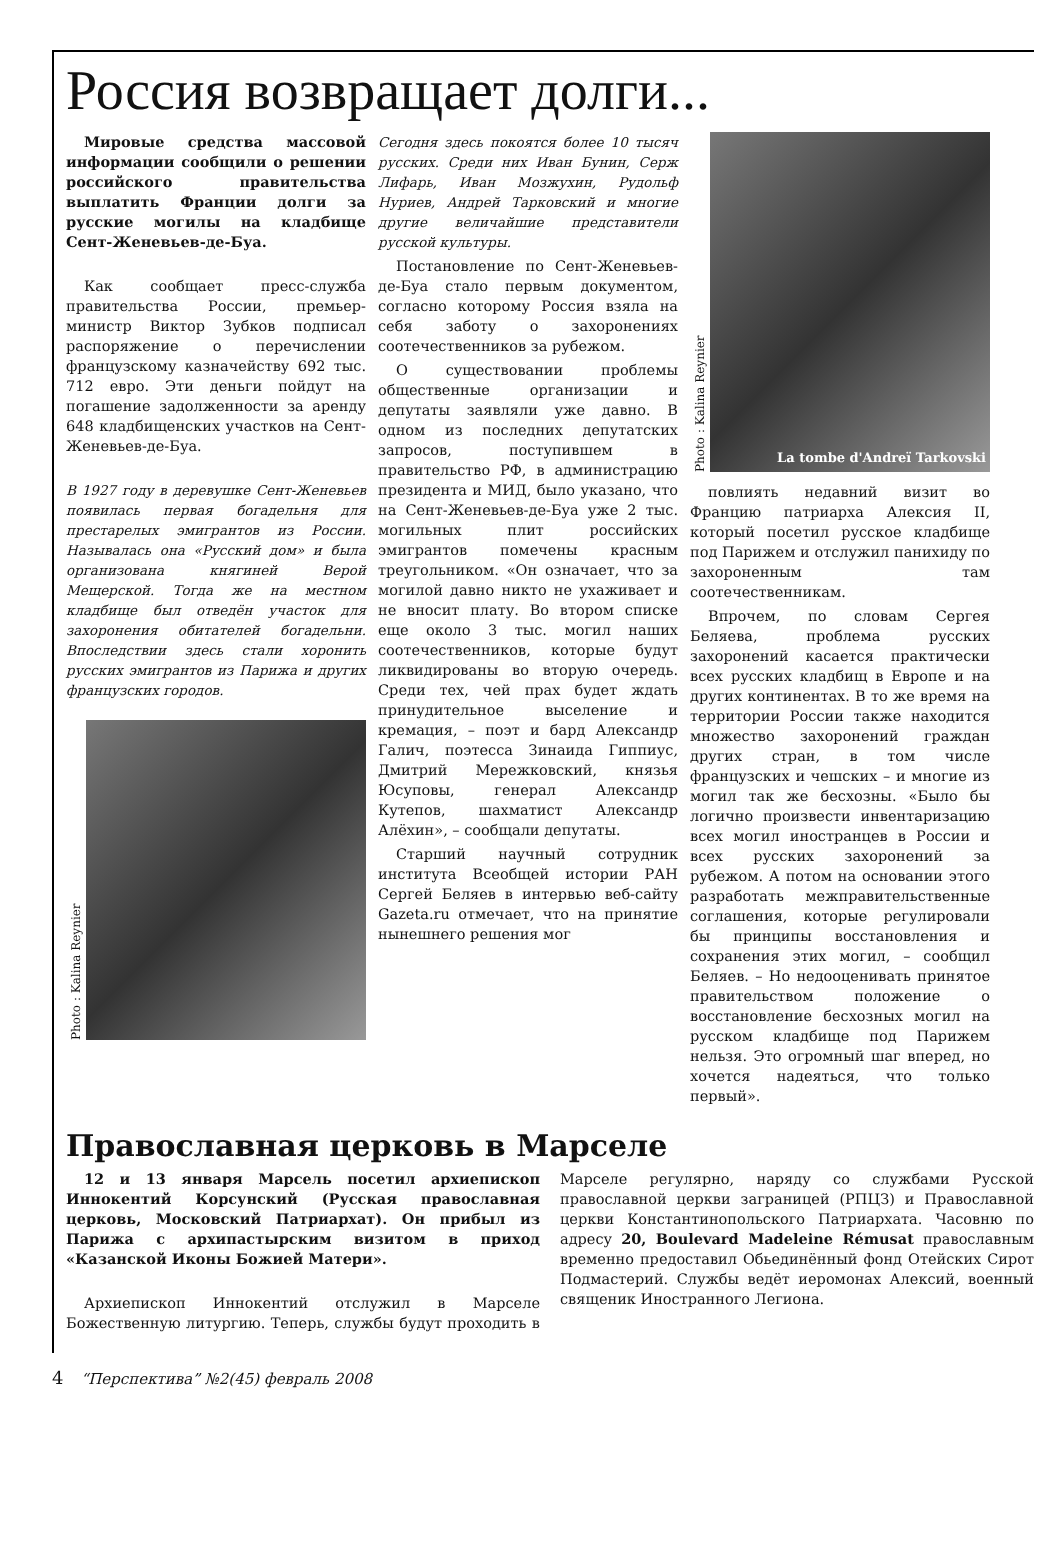Россия возвращает долги...
Мировые средства массовой информации сообщили о решении российского правительства выплатить Франции долги за русские могилы на кладбище Сент-Женевьев-де-Буа.
Как сообщает пресс-служба правительства России, премьер-министр Виктор Зубков подписал распоряжение о перечислении французскому казначейству 692 тыс. 712 евро. Эти деньги пойдут на погашение задолженности за аренду 648 кладбищенских участков на Сент-Женевьев-де-Буа.
В 1927 году в деревушке Сент-Женевьев появилась первая богадельня для престарелых эмигрантов из России. Называлась она «Русский дом» и была организована княгиней Верой Мещерской. Тогда же на местном кладбище был отведён участок для захоронения обитателей богадельни. Впоследствии здесь стали хоронить русских эмигрантов из Парижа и других французских городов.
Photo : Kalina Reynier
Сегодня здесь покоятся более 10 тысяч русских. Среди них Иван Бунин, Серж Лифарь, Иван Мозжухин, Рудольф Нуриев, Андрей Тарковский и многие другие величайшие представители русской культуры.
Постановление по Сент-Женевьев-де-Буа стало первым документом, согласно которому Россия взяла на себя заботу о захоронениях соотечественников за рубежом.
О существовании проблемы общественные организации и депутаты заявляли уже давно. В одном из последних депутатских запросов, поступившем в правительство РФ, в администрацию президента и МИД, было указано, что на Сент-Женевьев-де-Буа уже 2 тыс. могильных плит российских эмигрантов помечены красным треугольником. «Он означает, что за могилой давно никто не ухаживает и не вносит плату. Во втором списке еще около 3 тыс. могил наших соотечественников, которые будут ликвидированы во вторую очередь. Среди тех, чей прах будет ждать принудительное выселение и кремация, – поэт и бард Александр Галич, поэтесса Зинаида Гиппиус, Дмитрий Мережковский, князья Юсуповы, генерал Александр Кутепов, шахматист Александр Алёхин», – сообщали депутаты.
Старший научный сотрудник института Всеобщей истории РАН Сергей Беляев в интервью веб-сайту Gazeta.ru отмечает, что на принятие нынешнего решения мог
Photo : Kalina Reynier
La tombe d'Andreï Tarkovski
повлиять недавний визит во Францию патриарха Алексия II, который посетил русское кладбище под Парижем и отслужил панихиду по захороненным там соотечественникам.
Впрочем, по словам Сергея Беляева, проблема русских захоронений касается практически всех русских кладбищ в Европе и на других континентах. В то же время на территории России также находится множество захоронений граждан других стран, в том числе французских и чешских – и многие из могил так же бесхозны. «Было бы логично произвести инвентаризацию всех могил иностранцев в России и всех русских захоронений за рубежом. А потом на основании этого разработать межправительственные соглашения, которые регулировали бы принципы восстановления и сохранения этих могил, – сообщил Беляев. – Но недооценивать принятое правительством положение о восстановление бесхозных могил на русском кладбище под Парижем нельзя. Это огромный шаг вперед, но хочется надеяться, что только первый».
Православная церковь в Марселе
12 и 13 января Марсель посетил архиепископ Иннокентий Корсунский (Русская православная церковь, Московский Патриархат). Он прибыл из Парижа с архипастырским визитом в приход «Казанской Иконы Божией Матери».
Архиепископ Иннокентий отслужил в Марселе Божественную литургию. Теперь, службы будут проходить в Марселе регулярно, наряду со службами Русской православной церкви заграницей (РПЦЗ) и Православной церкви Константинопольского Патриархата. Часовню по адресу 20, Boulevard Madeleine Rémusat православным временно предоставил Обьединённый фонд Отейских Сирот Подмастерий. Службы ведёт иеромонах Алексий, военный священик Иностранного Легиона.
4 “Перспектива” №2(45) февраль 2008